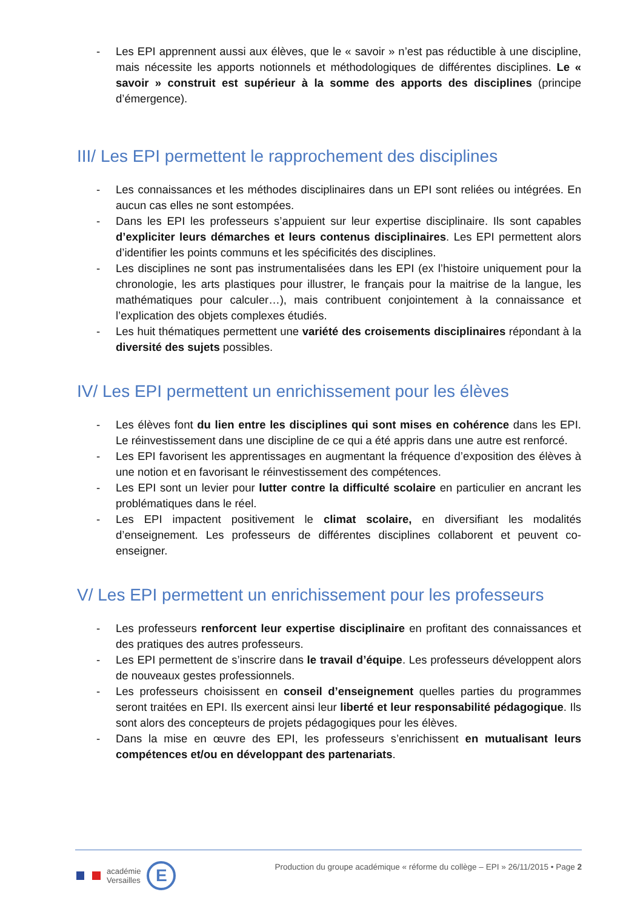- Les EPI apprennent aussi aux élèves, que le « savoir » n’est pas réductible à une discipline, mais nécessite les apports notionnels et méthodologiques de différentes disciplines. Le « savoir » construit est supérieur à la somme des apports des disciplines (principe d’émergence).
III/ Les EPI permettent le rapprochement des disciplines
- Les connaissances et les méthodes disciplinaires dans un EPI sont reliées ou intégrées. En aucun cas elles ne sont estompées.
- Dans les EPI les professeurs s’appuient sur leur expertise disciplinaire. Ils sont capables d’expliciter leurs démarches et leurs contenus disciplinaires. Les EPI permettent alors d’identifier les points communs et les spécificités des disciplines.
- Les disciplines ne sont pas instrumentalisées dans les EPI (ex l’histoire uniquement pour la chronologie, les arts plastiques pour illustrer, le français pour la maitrise de la langue, les mathématiques pour calculer…), mais contribuent conjointement à la connaissance et l’explication des objets complexes étudiés.
- Les huit thématiques permettent une variété des croisements disciplinaires répondant à la diversité des sujets possibles.
IV/ Les EPI permettent un enrichissement pour les élèves
- Les élèves font du lien entre les disciplines qui sont mises en cohérence dans les EPI. Le réinvestissement dans une discipline de ce qui a été appris dans une autre est renforcé.
- Les EPI favorisent les apprentissages en augmentant la fréquence d’exposition des élèves à une notion et en favorisant le réinvestissement des compétences.
- Les EPI sont un levier pour lutter contre la difficulté scolaire en particulier en ancrant les problématiques dans le réel.
- Les EPI impactent positivement le climat scolaire, en diversifiant les modalités d’enseignement. Les professeurs de différentes disciplines collaborent et peuvent co-enseigner.
V/ Les EPI permettent un enrichissement pour les professeurs
- Les professeurs renforcent leur expertise disciplinaire en profitant des connaissances et des pratiques des autres professeurs.
- Les EPI permettent de s’inscrire dans le travail d’équipe. Les professeurs développent alors de nouveaux gestes professionnels.
- Les professeurs choisissent en conseil d’enseignement quelles parties du programmes seront traitées en EPI. Ils exercent ainsi leur liberté et leur responsabilité pédagogique. Ils sont alors des concepteurs de projets pédagogiques pour les élèves.
- Dans la mise en œuvre des EPI, les professeurs s’enrichissent en mutualisant leurs compétences et/ou en développant des partenariats.
académie
Versailles
E
Production du groupe académique « réforme du collège – EPI » 26/11/2015 • Page 2